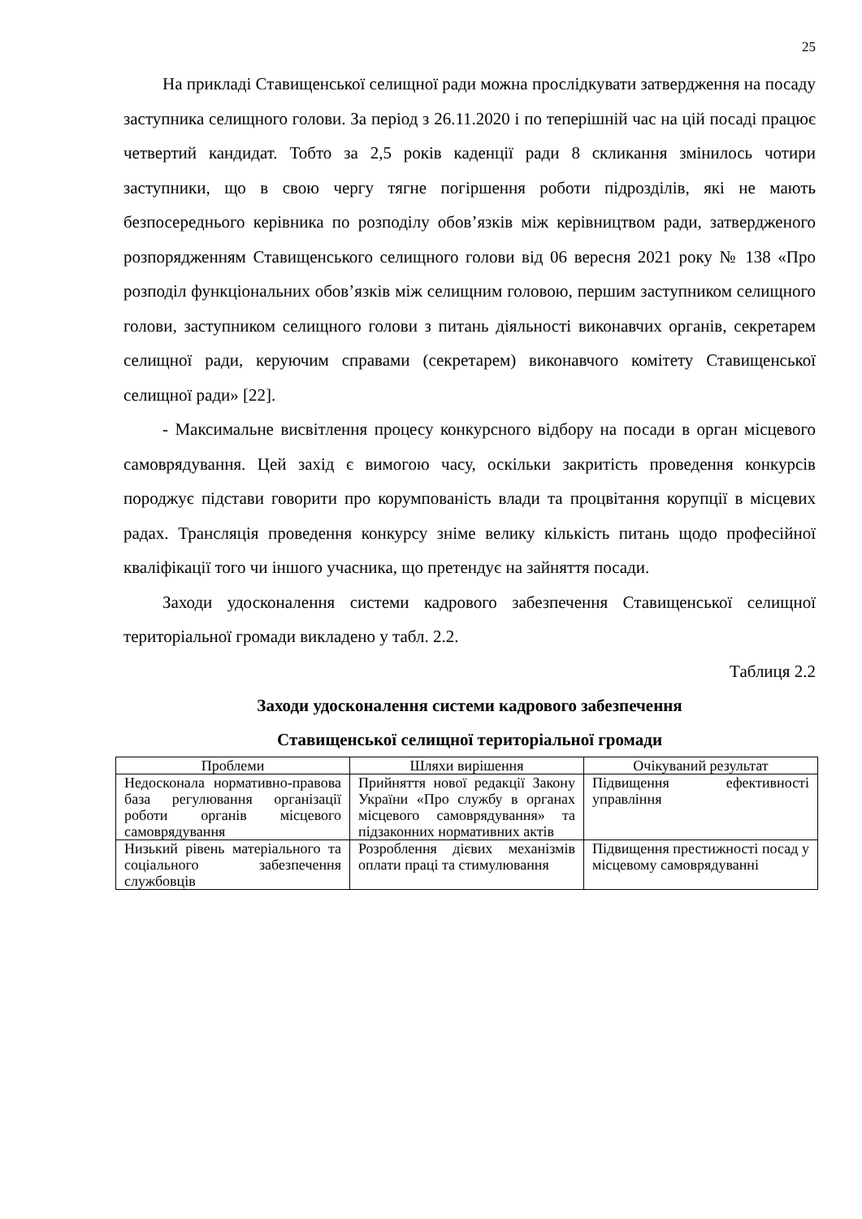25
На прикладі Ставищенської селищної ради можна прослідкувати затвердження на посаду заступника селищного голови. За період з 26.11.2020 і по теперішній час на цій посаді працює четвертий кандидат. Тобто за 2,5 років каденції ради 8 скликання змінилось чотири заступники, що в свою чергу тягне погіршення роботи підрозділів, які не мають безпосереднього керівника по розподілу обов’язків між керівництвом ради, затвердженого розпорядженням Ставищенського селищного голови від 06 вересня 2021 року № 138 «Про розподіл функціональних обов’язків між селищним головою, першим заступником селищного голови, заступником селищного голови з питань діяльності виконавчих органів, секретарем селищної ради, керуючим справами (секретарем) виконавчого комітету Ставищенської селищної ради» [22].
- Максимальне висвітлення процесу конкурсного відбору на посади в орган місцевого самоврядування. Цей захід є вимогою часу, оскільки закритість проведення конкурсів породжує підстави говорити про корумпованість влади та процвітання корупції в місцевих радах. Трансляція проведення конкурсу зніме велику кількість питань щодо професійної кваліфікації того чи іншого учасника, що претендує на зайняття посади.
Заходи удосконалення системи кадрового забезпечення Ставищенської селищної територіальної громади викладено у табл. 2.2.
Таблиця 2.2
Заходи удосконалення системи кадрового забезпечення
Ставищенської селищної територіальної громади
| Проблеми | Шляхи вирішення | Очікуваний результат |
| --- | --- | --- |
| Недосконала нормативно-правова база регулювання організації роботи органів місцевого самоврядування | Прийняття нової редакції Закону України «Про службу в органах місцевого самоврядування» та підзаконних нормативних актів | Підвищення ефективності управління |
| Низький рівень матеріального та соціального забезпечення службовців | Розроблення дієвих механізмів оплати праці та стимулювання | Підвищення престижності посад у місцевому самоврядуванні |